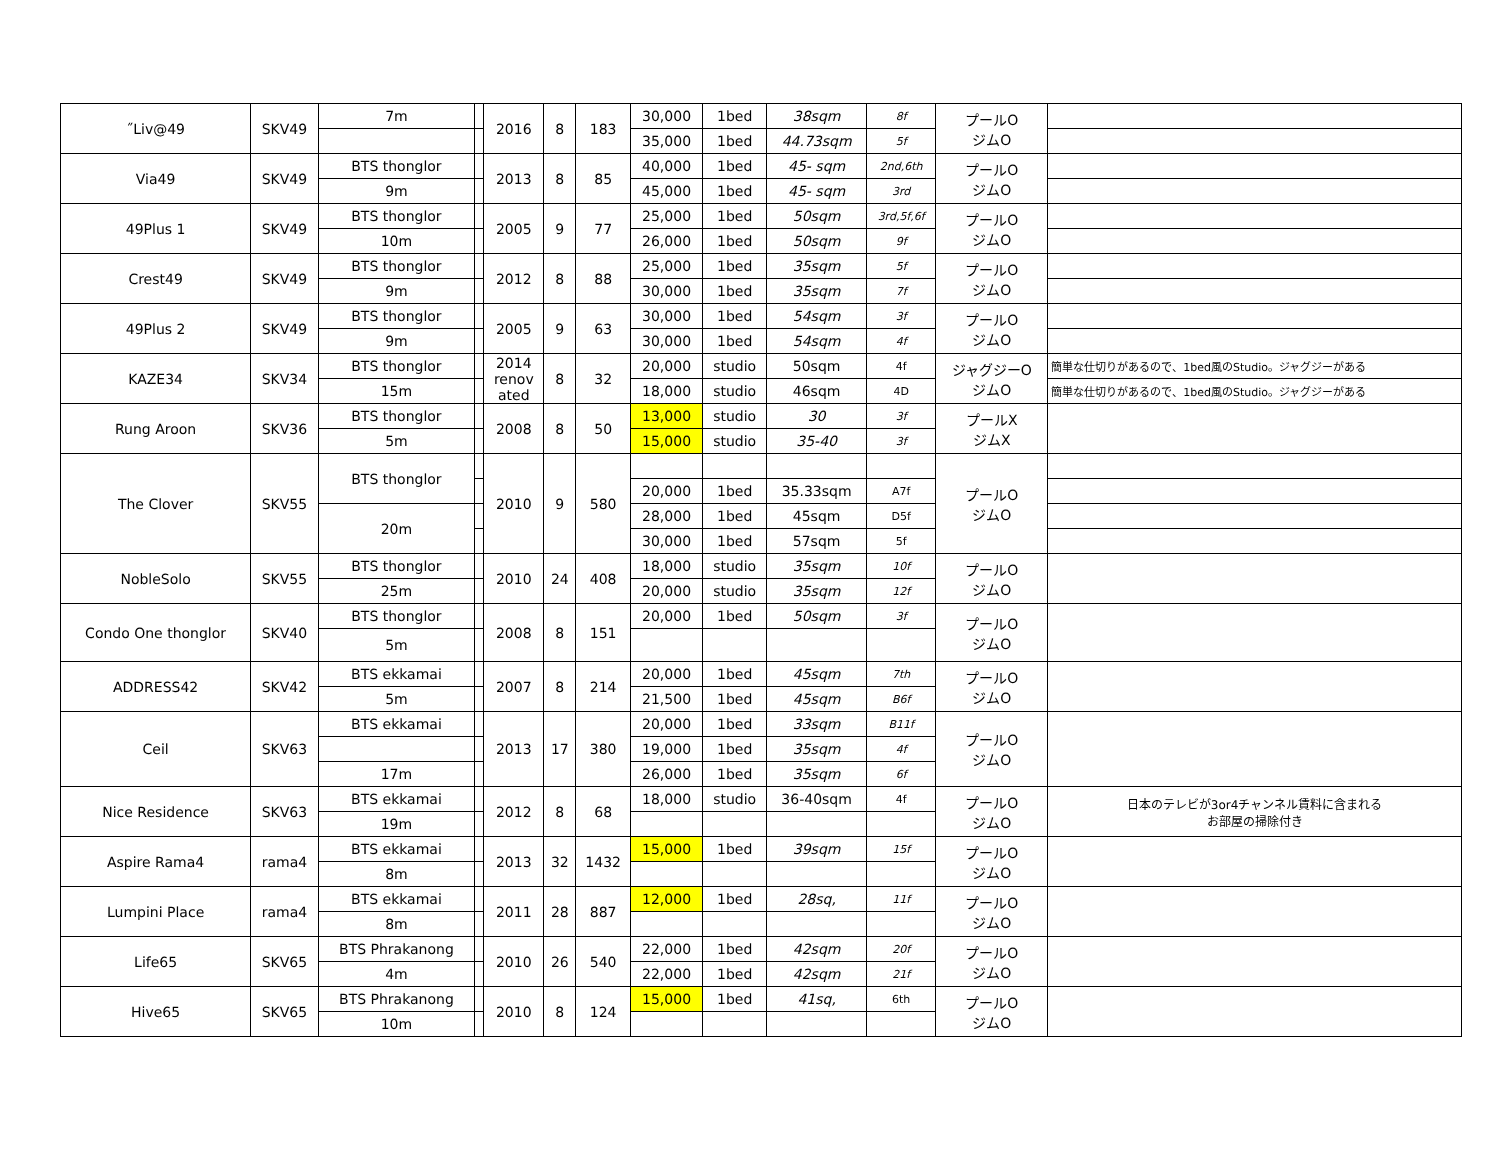| ˝Liv@49 | SKV49 | 7m | | 2016 | 8 | 183 | 30,000 | 1bed | 38sqm | 8f | プールO ジムO | |
| | | | | | | | 35,000 | 1bed | 44.73sqm | 5f | | |
| Via49 | SKV49 | BTS thonglor | | 2013 | 8 | 85 | 40,000 | 1bed | 45- sqm | 2nd,6th | プールO ジムO | |
| | | 9m | | | | | 45,000 | 1bed | 45- sqm | 3rd | | |
| 49Plus 1 | SKV49 | BTS thonglor | | 2005 | 9 | 77 | 25,000 | 1bed | 50sqm | 3rd,5f,6f | プールO ジムO | |
| | | 10m | | | | | 26,000 | 1bed | 50sqm | 9f | | |
| Crest49 | SKV49 | BTS thonglor | | 2012 | 8 | 88 | 25,000 | 1bed | 35sqm | 5f | プールO ジムO | |
| | | 9m | | | | | 30,000 | 1bed | 35sqm | 7f | | |
| 49Plus 2 | SKV49 | BTS thonglor | | 2005 | 9 | 63 | 30,000 | 1bed | 54sqm | 3f | プールO ジムO | |
| | | 9m | | | | | 30,000 | 1bed | 54sqm | 4f | | |
| KAZE34 | SKV34 | BTS thonglor | | 2014 renov ated | 8 | 32 | 20,000 | studio | 50sqm | 4f | ジャグジーO ジムO | 簡単な仕切りがあるので、1bed風のStudio。ジャグジーがある |
| | | 15m | | | | | 18,000 | studio | 46sqm | 4D | | 簡単な仕切りがあるので、1bed風のStudio。ジャグジーがある |
| Rung Aroon | SKV36 | BTS thonglor | | 2008 | 8 | 50 | 13,000 | studio | 30 | 3f | プールX ジムX | |
| | | 5m | | | | | 15,000 | studio | 35-40 | 3f | | |
| The Clover | SKV55 | BTS thonglor | | 2010 | 9 | 580 | | | | | プールO ジムO | |
| | | | | | | | 20,000 | 1bed | 35.33sqm | A7f | | |
| | | 20m | | | | | 28,000 | 1bed | 45sqm | D5f | | |
| | | | | | | | 30,000 | 1bed | 57sqm | 5f | | |
| NobleSolo | SKV55 | BTS thonglor | | 2010 | 24 | 408 | 18,000 | studio | 35sqm | 10f | プールO ジムO | |
| | | 25m | | | | | 20,000 | studio | 35sqm | 12f | | |
| Condo One thonglor | SKV40 | BTS thonglor | | 2008 | 8 | 151 | 20,000 | 1bed | 50sqm | 3f | プールO ジムO | |
| | | 5m | | | | | | | | | | |
| ADDRESS42 | SKV42 | BTS ekkamai | | 2007 | 8 | 214 | 20,000 | 1bed | 45sqm | 7th | プールO ジムO | |
| | | 5m | | | | | 21,500 | 1bed | 45sqm | B6f | | |
| Ceil | SKV63 | BTS ekkamai | | 2013 | 17 | 380 | 20,000 | 1bed | 33sqm | B11f | プールO ジムO | |
| | | | | | | | 19,000 | 1bed | 35sqm | 4f | | |
| | | 17m | | | | | 26,000 | 1bed | 35sqm | 6f | | |
| Nice Residence | SKV63 | BTS ekkamai | | 2012 | 8 | 68 | 18,000 | studio | 36-40sqm | 4f | プールO ジムO | 日本のテレビが3or4チャンネル賃料に含まれる お部屋の掃除付き |
| | | 19m | | | | | | | | | | |
| Aspire Rama4 | rama4 | BTS ekkamai | | 2013 | 32 | 1432 | 15,000 | 1bed | 39sqm | 15f | プールO ジムO | |
| | | 8m | | | | | | | | | | |
| Lumpini Place | rama4 | BTS ekkamai | | 2011 | 28 | 887 | 12,000 | 1bed | 28sq, | 11f | プールO ジムO | |
| | | 8m | | | | | | | | | | |
| Life65 | SKV65 | BTS Phrakanong | | 2010 | 26 | 540 | 22,000 | 1bed | 42sqm | 20f | プールO ジムO | |
| | | 4m | | | | | 22,000 | 1bed | 42sqm | 21f | | |
| Hive65 | SKV65 | BTS Phrakanong | | 2010 | 8 | 124 | 15,000 | 1bed | 41sq, | 6th | プールO ジムO | |
| | | 10m | | | | | | | | | | |